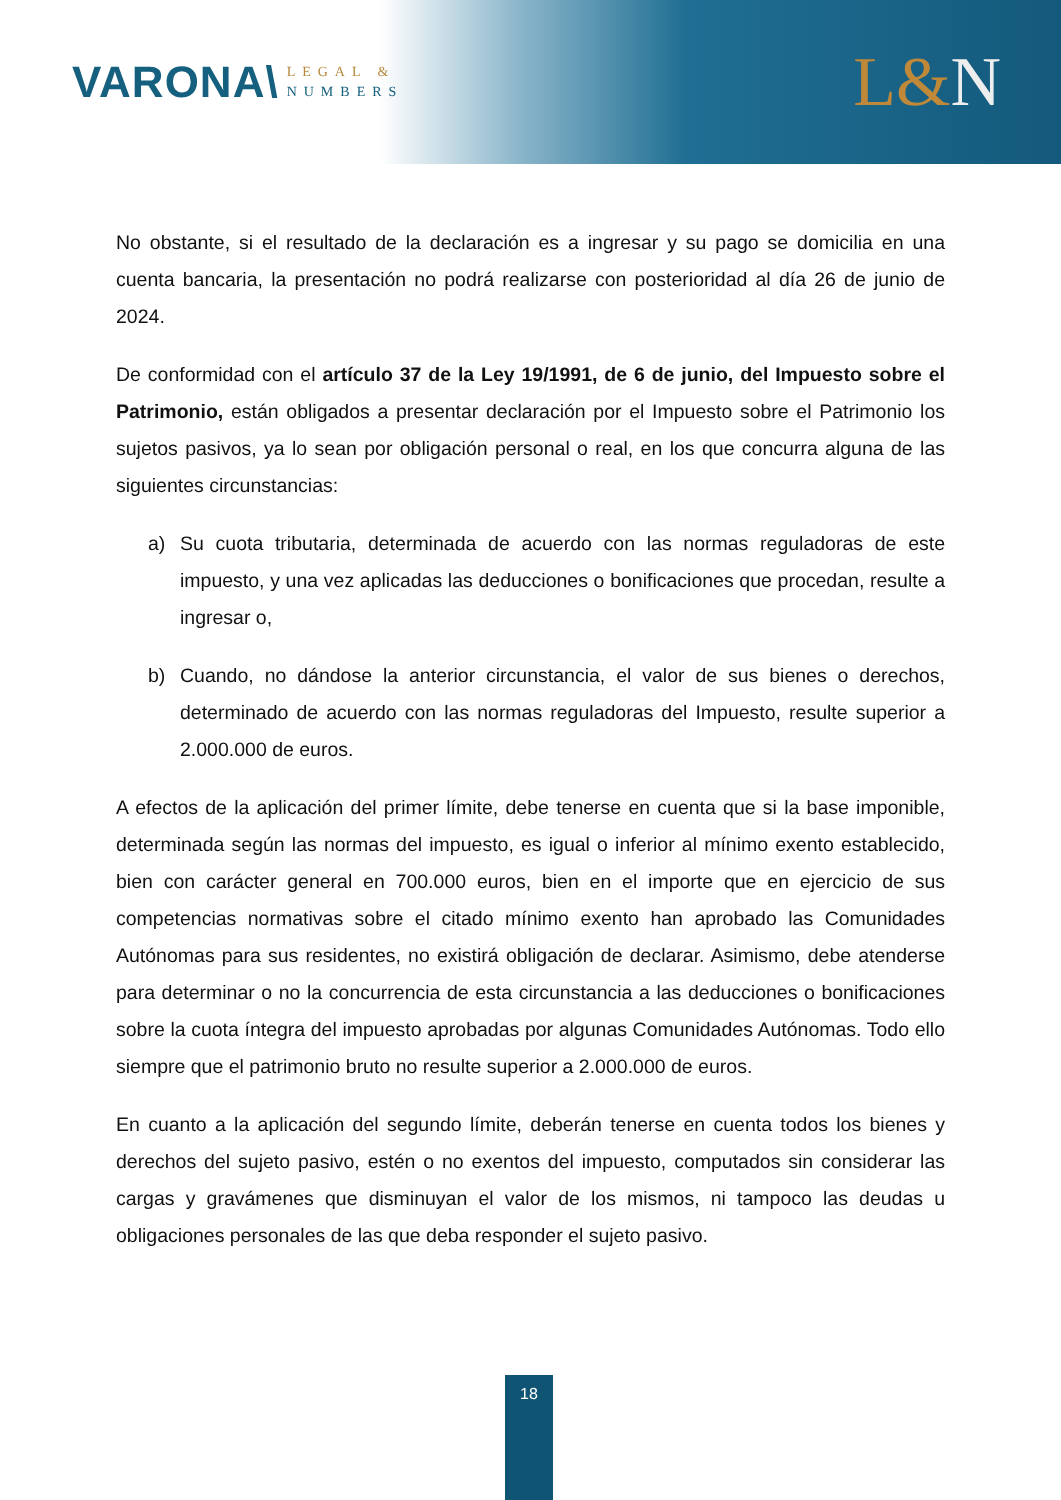VARONA\
LEGAL &
NUMBERS
L&N
No obstante, si el resultado de la declaración es a ingresar y su pago se domicilia en una cuenta bancaria, la presentación no podrá realizarse con posterioridad al día 26 de junio de 2024.
De conformidad con el artículo 37 de la Ley 19/1991, de 6 de junio, del Impuesto sobre el Patrimonio, están obligados a presentar declaración por el Impuesto sobre el Patrimonio los sujetos pasivos, ya lo sean por obligación personal o real, en los que concurra alguna de las siguientes circunstancias:
a) Su cuota tributaria, determinada de acuerdo con las normas reguladoras de este impuesto, y una vez aplicadas las deducciones o bonificaciones que procedan, resulte a ingresar o,
b) Cuando, no dándose la anterior circunstancia, el valor de sus bienes o derechos, determinado de acuerdo con las normas reguladoras del Impuesto, resulte superior a 2.000.000 de euros.
A efectos de la aplicación del primer límite, debe tenerse en cuenta que si la base imponible, determinada según las normas del impuesto, es igual o inferior al mínimo exento establecido, bien con carácter general en 700.000 euros, bien en el importe que en ejercicio de sus competencias normativas sobre el citado mínimo exento han aprobado las Comunidades Autónomas para sus residentes, no existirá obligación de declarar. Asimismo, debe atenderse para determinar o no la concurrencia de esta circunstancia a las deducciones o bonificaciones sobre la cuota íntegra del impuesto aprobadas por algunas Comunidades Autónomas. Todo ello siempre que el patrimonio bruto no resulte superior a 2.000.000 de euros.
En cuanto a la aplicación del segundo límite, deberán tenerse en cuenta todos los bienes y derechos del sujeto pasivo, estén o no exentos del impuesto, computados sin considerar las cargas y gravámenes que disminuyan el valor de los mismos, ni tampoco las deudas u obligaciones personales de las que deba responder el sujeto pasivo.
18